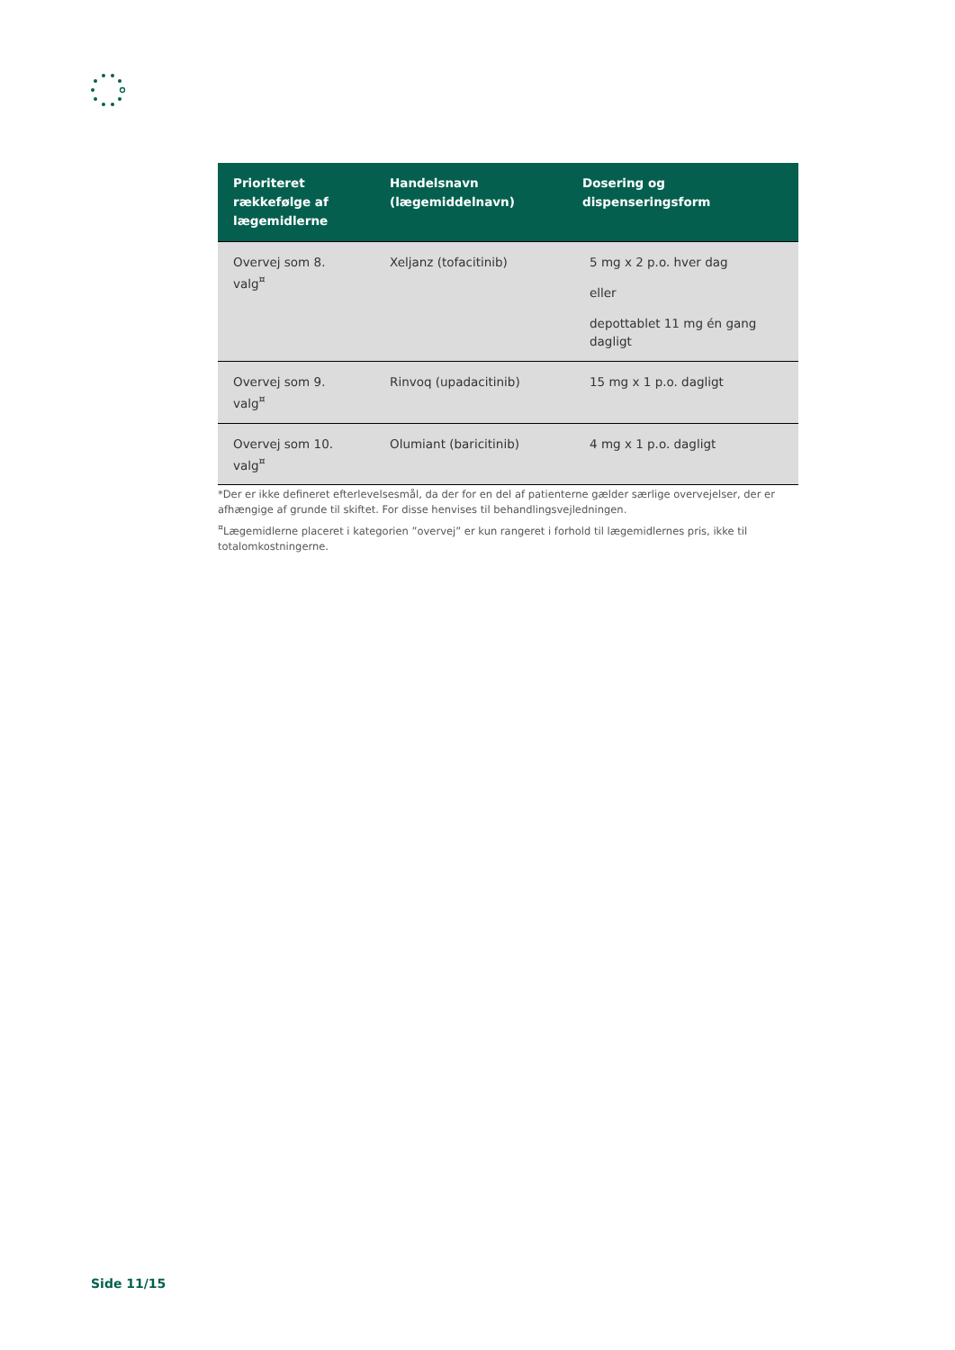| Prioriteret rækkefølge af lægemidlerne | Handelsnavn (lægemiddelnavn) | Dosering og dispenseringsform |
| --- | --- | --- |
| Overvej som 8. valg<sup>¤</sup> | Xeljanz (tofacitinib) | 5 mg x 2 p.o. hver dag eller depottablet 11 mg én gang dagligt |
| Overvej som 9. valg<sup>¤</sup> | Rinvoq (upadacitinib) | 15 mg x 1 p.o. dagligt |
| Overvej som 10. valg<sup>¤</sup> | Olumiant (baricitinib) | 4 mg x 1 p.o. dagligt |
*Der er ikke defineret efterlevelsesmål, da der for en del af patienterne gælder særlige overvejelser, der er afhængige af grunde til skiftet. For disse henvises til behandlingsvejledningen.
<sup>¤</sup>Lægemidlerne placeret i kategorien ”overvej” er kun rangeret i forhold til lægemidlernes pris, ikke til totalomkostningerne.
Side 11/15